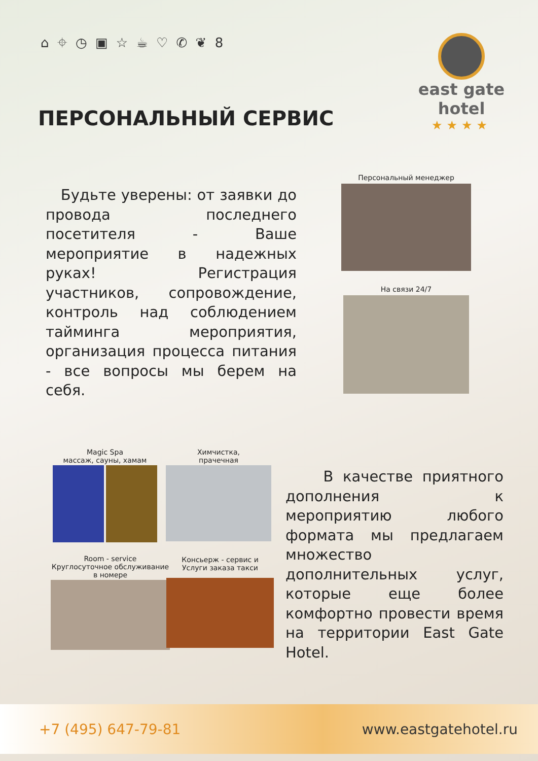⌂ ⌖ ◷ ▣ ☆ ☕ ♡ ✆ ❦ 8
east gate
hotel
★★★★
ПЕРСОНАЛЬНЫЙ СЕРВИС
Будьте уверены: от заявки до провода последнего посетителя - Ваше мероприятие в надежных руках! Регистрация участников, сопровождение, контроль над соблюдением тайминга мероприятия, организация процесса питания - все вопросы мы берем на себя.
Персональный менеджер
На связи 24/7
Magic Spa
массаж, сауны, хамам
Химчистка,
прачечная
Room - service
Круглосуточное обслуживание
в номере
Консьерж - сервис и
Услуги заказа такси
В качестве приятного дополнения к мероприятию любого формата мы предлагаем множество дополнительных услуг, которые еще более комфортно провести время на территории East Gate Hotel.
+7 (495) 647-79-81 www.eastgatehotel.ru